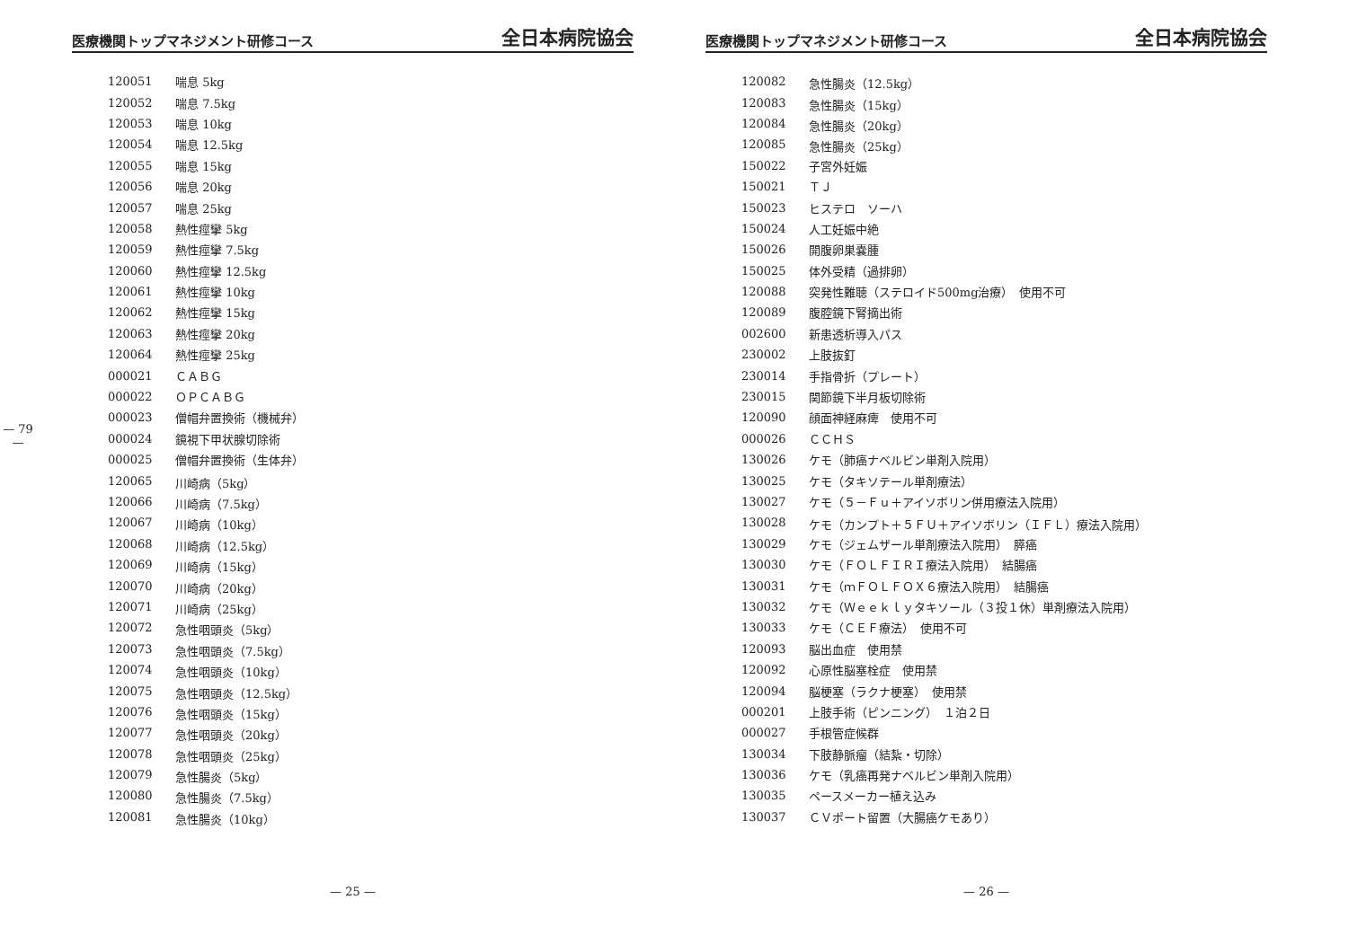— 79 —
医療機関トップマネジメント研修コース 全日本病院協会
| 120051 | 喘息 5kg |
| 120052 | 喘息 7.5kg |
| 120053 | 喘息 10kg |
| 120054 | 喘息 12.5kg |
| 120055 | 喘息 15kg |
| 120056 | 喘息 20kg |
| 120057 | 喘息 25kg |
| 120058 | 熱性痙攣 5kg |
| 120059 | 熱性痙攣 7.5kg |
| 120060 | 熱性痙攣 12.5kg |
| 120061 | 熱性痙攣 10kg |
| 120062 | 熱性痙攣 15kg |
| 120063 | 熱性痙攣 20kg |
| 120064 | 熱性痙攣 25kg |
| 000021 | ＣＡＢＧ |
| 000022 | ＯＰＣＡＢＧ |
| 000023 | 僧帽弁置換術（機械弁） |
| 000024 | 鏡視下甲状腺切除術 |
| 000025 | 僧帽弁置換術（生体弁） |
| 120065 | 川崎病（5kg） |
| 120066 | 川崎病（7.5kg） |
| 120067 | 川崎病（10kg） |
| 120068 | 川崎病（12.5kg） |
| 120069 | 川崎病（15kg） |
| 120070 | 川崎病（20kg） |
| 120071 | 川崎病（25kg） |
| 120072 | 急性咽頭炎（5kg） |
| 120073 | 急性咽頭炎（7.5kg） |
| 120074 | 急性咽頭炎（10kg） |
| 120075 | 急性咽頭炎（12.5kg） |
| 120076 | 急性咽頭炎（15kg） |
| 120077 | 急性咽頭炎（20kg） |
| 120078 | 急性咽頭炎（25kg） |
| 120079 | 急性腸炎（5kg） |
| 120080 | 急性腸炎（7.5kg） |
| 120081 | 急性腸炎（10kg） |
— 25 —
医療機関トップマネジメント研修コース 全日本病院協会
| 120082 | 急性腸炎（12.5kg） |
| 120083 | 急性腸炎（15kg） |
| 120084 | 急性腸炎（20kg） |
| 120085 | 急性腸炎（25kg） |
| 150022 | 子宮外妊娠 |
| 150021 | ＴＪ |
| 150023 | ヒステロ ソーハ |
| 150024 | 人工妊娠中絶 |
| 150026 | 開腹卵巣嚢腫 |
| 150025 | 体外受精（過排卵） |
| 120088 | 突発性難聴（ステロイド500mg治療） 使用不可 |
| 120089 | 腹腔鏡下腎摘出術 |
| 002600 | 新患透析導入パス |
| 230002 | 上肢抜釘 |
| 230014 | 手指骨折（プレート） |
| 230015 | 関節鏡下半月板切除術 |
| 120090 | 顔面神経麻痺 使用不可 |
| 000026 | ＣＣＨＳ |
| 130026 | ケモ（肺癌ナベルビン単剤入院用） |
| 130025 | ケモ（タキソテール単剤療法） |
| 130027 | ケモ（５－Ｆｕ＋アイソボリン併用療法入院用） |
| 130028 | ケモ（カンプト＋５ＦＵ＋アイソボリン（ＩＦＬ）療法入院用） |
| 130029 | ケモ（ジェムザール単剤療法入院用） 膵癌 |
| 130030 | ケモ（ＦＯＬＦＩＲＩ療法入院用） 結腸癌 |
| 130031 | ケモ（ｍＦＯＬＦＯＸ６療法入院用） 結腸癌 |
| 130032 | ケモ（Ｗｅｅｋｌｙタキソール（３投１休）単剤療法入院用） |
| 130033 | ケモ（ＣＥＦ療法） 使用不可 |
| 120093 | 脳出血症 使用禁 |
| 120092 | 心原性脳塞栓症 使用禁 |
| 120094 | 脳梗塞（ラクナ梗塞） 使用禁 |
| 000201 | 上肢手術（ピンニング） １泊２日 |
| 000027 | 手根管症候群 |
| 130034 | 下肢静脈瘤（結紮・切除） |
| 130036 | ケモ（乳癌再発ナベルビン単剤入院用） |
| 130035 | ペースメーカー植え込み |
| 130037 | ＣＶポート留置（大腸癌ケモあり） |
— 26 —